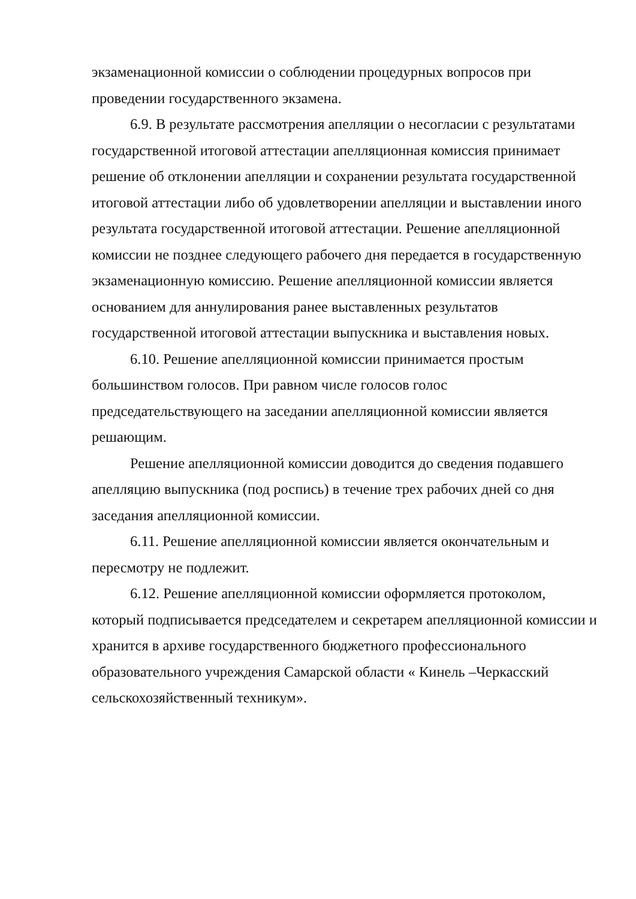экзаменационной комиссии о соблюдении процедурных вопросов при
проведении государственного экзамена.
6.9. В результате рассмотрения апелляции о несогласии с результатами государственной итоговой аттестации апелляционная комиссия принимает решение об отклонении апелляции и сохранении результата государственной итоговой аттестации либо об удовлетворении апелляции и выставлении иного результата государственной итоговой аттестации. Решение апелляционной комиссии не позднее следующего рабочего дня передается в государственную экзаменационную комиссию. Решение апелляционной комиссии является основанием для аннулирования ранее выставленных результатов государственной итоговой аттестации выпускника и выставления новых.
6.10. Решение апелляционной комиссии принимается простым
большинством голосов. При равном числе голосов голос
председательствующего на заседании апелляционной комиссии является
решающим.
Решение апелляционной комиссии доводится до сведения подавшего апелляцию выпускника (под роспись) в течение трех рабочих дней со дня заседания апелляционной комиссии.
6.11. Решение апелляционной комиссии является окончательным и
пересмотру не подлежит.
6.12. Решение апелляционной комиссии оформляется протоколом, который подписывается председателем и секретарем апелляционной комиссии и хранится в архиве государственного бюджетного профессионального образовательного учреждения Самарской области « Кинель –Черкасский сельскохозяйственный техникум».